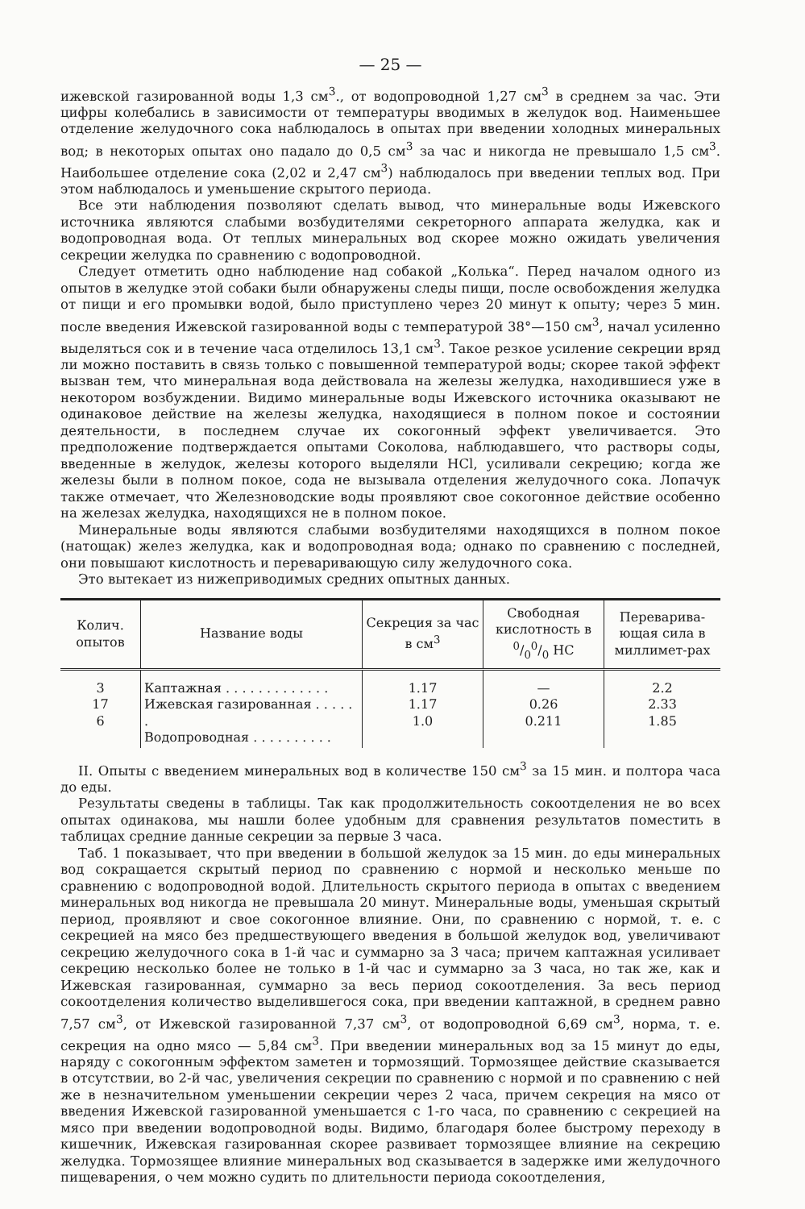— 25 —
ижевской газированной воды 1,3 см<sup>3</sup>., от водопроводной 1,27 см<sup>3</sup> в среднем за час. Эти цифры колебались в зависимости от температуры вводимых в желудок вод. Наименьшее отделение желудочного сока наблюдалось в опытах при введении холодных минеральных вод; в некоторых опытах оно падало до 0,5 см<sup>3</sup> за час и никогда не превышало 1,5 см<sup>3</sup>. Наибольшее отделение сока (2,02 и 2,47 см<sup>3</sup>) наблюдалось при введении теплых вод. При этом наблюдалось и уменьшение скрытого периода.
Все эти наблюдения позволяют сделать вывод, что минеральные воды Ижевского источника являются слабыми возбудителями секреторного аппарата желудка, как и водопроводная вода. От теплых минеральных вод скорее можно ожидать увеличения секреции желудка по сравнению с водопроводной.
Следует отметить одно наблюдение над собакой „Колька“. Перед началом одного из опытов в желудке этой собаки были обнаружены следы пищи, после освобождения желудка от пищи и его промывки водой, было приступлено через 20 минут к опыту; через 5 мин. после введения Ижевской газированной воды с температурой 38°—150 см<sup>3</sup>, начал усиленно выделяться сок и в течение часа отделилось 13,1 см<sup>3</sup>. Такое резкое усиление секреции вряд ли можно поставить в связь только с повышенной температурой воды; скорее такой эффект вызван тем, что минеральная вода действовала на железы желудка, находившиеся уже в некотором возбуждении. Видимо минеральные воды Ижевского источника оказывают не одинаковое действие на железы желудка, находящиеся в полном покое и состоянии деятельности, в последнем случае их сокогонный эффект увеличивается. Это предположение подтверждается опытами Соколова, наблюдавшего, что растворы соды, введенные в желудок, железы которого выделяли HCl, усиливали секрецию; когда же железы были в полном покое, сода не вызывала отделения желудочного сока. Лопачук также отмечает, что Железноводские воды проявляют свое сокогонное действие особенно на железах желудка, находящихся не в полном покое.
Минеральные воды являются слабыми возбудителями находящихся в полном покое (натощак) желез желудка, как и водопроводная вода; однако по сравнению с последней, они повышают кислотность и переваривающую силу желудочного сока.
Это вытекает из нижеприводимых средних опытных данных.
| Колич. опытов | Название воды | Секреция за час в см<sup>3</sup> | Свободная кислотность в 0/00/0 HC | Переварива-ющая сила в миллимет-рах |
| --- | --- | --- | --- | --- |
| 3 17 6 | Каптажная . . . . . . . . . . . . . Ижевская газированная . . . . . . Водопроводная . . . . . . . . . . | 1.17 1.17 1.0 | — 0.26 0.211 | 2.2 2.33 1.85 |
II. Опыты с введением минеральных вод в количестве 150 см<sup>3</sup> за 15 мин. и полтора часа до еды.
Результаты сведены в таблицы. Так как продолжительность сокоотделения не во всех опытах одинакова, мы нашли более удобным для сравнения результатов поместить в таблицах средние данные секреции за первые 3 часа.
Таб. 1 показывает, что при введении в большой желудок за 15 мин. до еды минеральных вод сокращается скрытый период по сравнению с нормой и несколько меньше по сравнению с водопроводной водой. Длительность скрытого периода в опытах с введением минеральных вод никогда не превышала 20 минут. Минеральные воды, уменьшая скрытый период, проявляют и свое сокогонное влияние. Они, по сравнению с нормой, т. е. с секрецией на мясо без предшествующего введения в большой желудок вод, увеличивают секрецию желудочного сока в 1-й час и суммарно за 3 часа; причем каптажная усиливает секрецию несколько более не только в 1-й час и суммарно за 3 часа, но так же, как и Ижевская газированная, суммарно за весь период сокоотделения. За весь период сокоотделения количество выделившегося сока, при введении каптажной, в среднем равно 7,57 см<sup>3</sup>, от Ижевской газированной 7,37 см<sup>3</sup>, от водопроводной 6,69 см<sup>3</sup>, норма, т. е. секреция на одно мясо — 5,84 см<sup>3</sup>. При введении минеральных вод за 15 минут до еды, наряду с сокогонным эффектом заметен и тормозящий. Тормозящее действие сказывается в отсутствии, во 2-й час, увеличения секреции по сравнению с нормой и по сравнению с ней же в незначительном уменьшении секреции через 2 часа, причем секреция на мясо от введения Ижевской газированной уменьшается с 1-го часа, по сравнению с секрецией на мясо при введении водопроводной воды. Видимо, благодаря более быстрому переходу в кишечник, Ижевская газированная скорее развивает тормозящее влияние на секрецию желудка. Тормозящее влияние минеральных вод сказывается в задержке ими желудочного пищеварения, о чем можно судить по длительности периода сокоотделения,